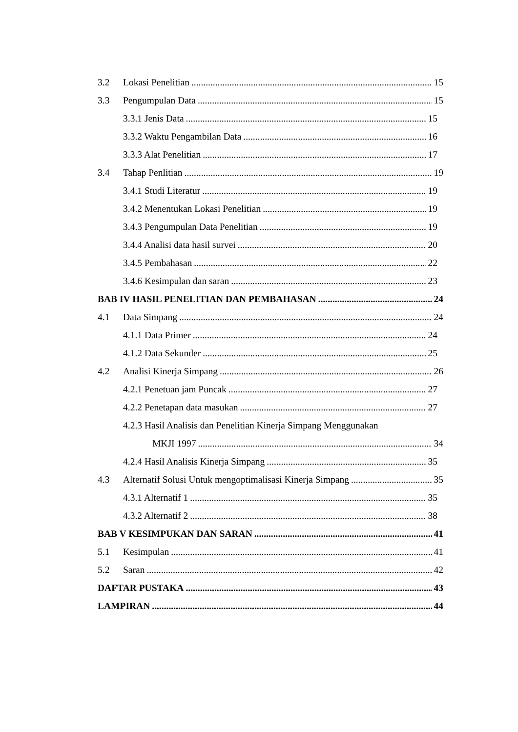3.2 Lokasi Penelitian 15
3.3 Pengumpulan Data 15
3.3.1 Jenis Data 15
3.3.2 Waktu Pengambilan Data 16
3.3.3 Alat Penelitian 17
3.4 Tahap Penlitian 19
3.4.1 Studi Literatur 19
3.4.2 Menentukan Lokasi Penelitian 19
3.4.3 Pengumpulan Data Penelitian 19
3.4.4 Analisi data hasil survei 20
3.4.5 Pembahasan 22
3.4.6 Kesimpulan dan saran 23
BAB IV HASIL PENELITIAN DAN PEMBAHASAN 24
4.1 Data Simpang 24
4.1.1 Data Primer 24
4.1.2 Data Sekunder 25
4.2 Analisi Kinerja Simpang 26
4.2.1 Penetuan jam Puncak 27
4.2.2 Penetapan data masukan 27
4.2.3 Hasil Analisis dan Penelitian Kinerja Simpang Menggunakan
MKJI 1997 34
4.2.4 Hasil Analisis Kinerja Simpang 35
4.3 Alternatif Solusi Untuk mengoptimalisasi Kinerja Simpang 35
4.3.1 Alternatif 1 35
4.3.2 Alternatif 2 38
BAB V KESIMPUKAN DAN SARAN 41
5.1 Kesimpulan 41
5.2 Saran 42
DAFTAR PUSTAKA 43
LAMPIRAN 44